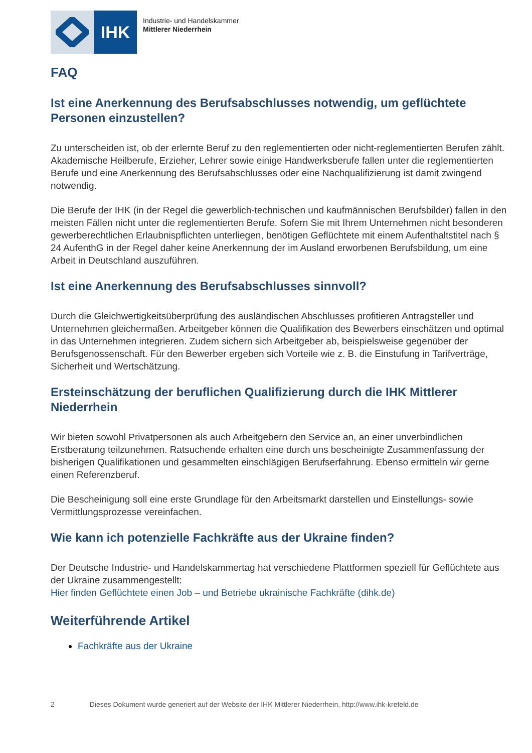IHK
Industrie- und Handelskammer
Mittlerer Niederrhein
FAQ
Ist eine Anerkennung des Berufsabschlusses notwendig, um geflüchtete Personen einzustellen?
Zu unterscheiden ist, ob der erlernte Beruf zu den reglementierten oder nicht-reglementierten Berufen zählt. Akademische Heilberufe, Erzieher, Lehrer sowie einige Handwerksberufe fallen unter die reglementierten Berufe und eine Anerkennung des Berufsabschlusses oder eine Nachqualifizierung ist damit zwingend notwendig.
Die Berufe der IHK (in der Regel die gewerblich-technischen und kaufmännischen Berufsbilder) fallen in den meisten Fällen nicht unter die reglementierten Berufe. Sofern Sie mit Ihrem Unternehmen nicht besonderen gewerberechtlichen Erlaubnispflichten unterliegen, benötigen Geflüchtete mit einem Aufenthaltstitel nach § 24 AufenthG in der Regel daher keine Anerkennung der im Ausland erworbenen Berufsbildung, um eine Arbeit in Deutschland auszuführen.
Ist eine Anerkennung des Berufsabschlusses sinnvoll?
Durch die Gleichwertigkeitsüberprüfung des ausländischen Abschlusses profitieren Antragsteller und Unternehmen gleichermaßen. Arbeitgeber können die Qualifikation des Bewerbers einschätzen und optimal in das Unternehmen integrieren. Zudem sichern sich Arbeitgeber ab, beispielsweise gegenüber der Berufsgenossenschaft. Für den Bewerber ergeben sich Vorteile wie z. B. die Einstufung in Tarifverträge, Sicherheit und Wertschätzung.
Ersteinschätzung der beruflichen Qualifizierung durch die IHK Mittlerer Niederrhein
Wir bieten sowohl Privatpersonen als auch Arbeitgebern den Service an, an einer unverbindlichen Erstberatung teilzunehmen. Ratsuchende erhalten eine durch uns bescheinigte Zusammenfassung der bisherigen Qualifikationen und gesammelten einschlägigen Berufserfahrung. Ebenso ermitteln wir gerne einen Referenzberuf.
Die Bescheinigung soll eine erste Grundlage für den Arbeitsmarkt darstellen und Einstellungs- sowie Vermittlungsprozesse vereinfachen.
Wie kann ich potenzielle Fachkräfte aus der Ukraine finden?
Der Deutsche Industrie- und Handelskammertag hat verschiedene Plattformen speziell für Geflüchtete aus der Ukraine zusammengestellt:
Hier finden Geflüchtete einen Job – und Betriebe ukrainische Fachkräfte (dihk.de)
Weiterführende Artikel
Fachkräfte aus der Ukraine
2 Dieses Dokument wurde generiert auf der Website der IHK Mittlerer Niederrhein, http://www.ihk-krefeld.de